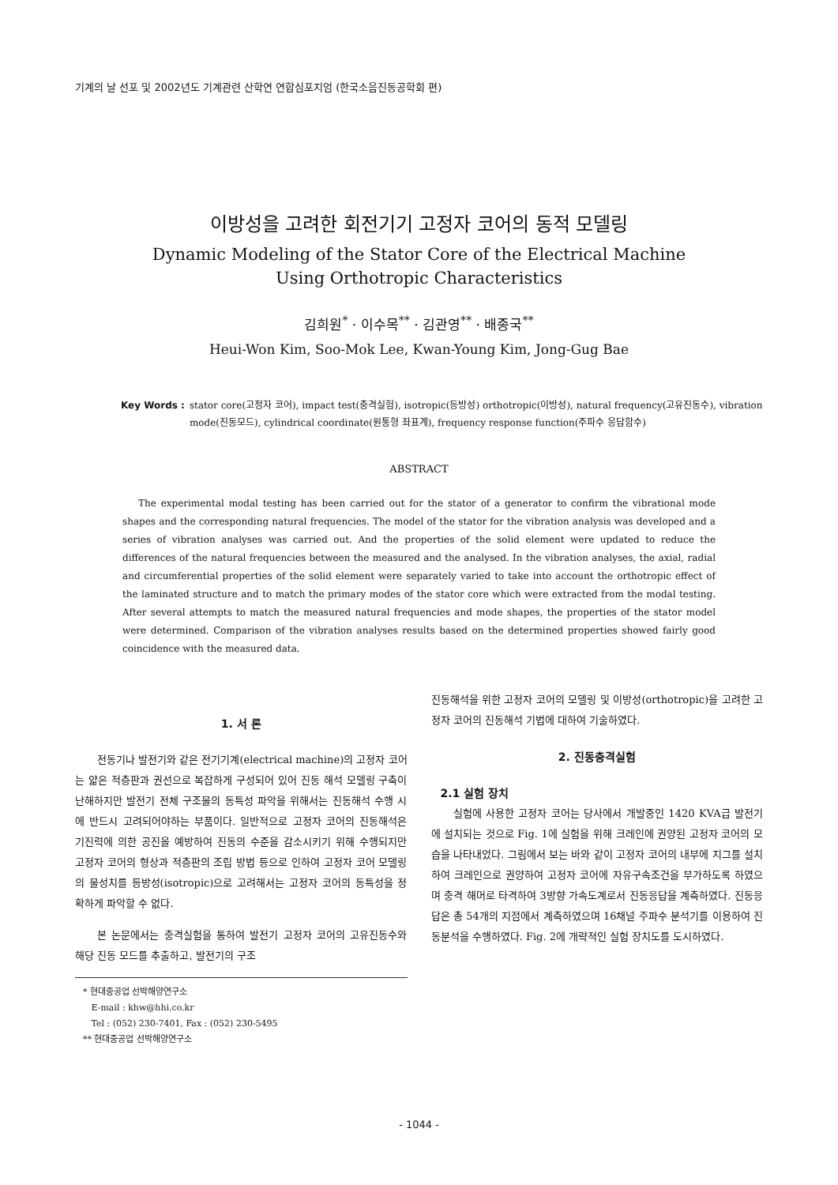기계의 날 선포 및 2002년도 기계관련 산학연 연합심포지엄 (한국소음진동공학회 편)
이방성을 고려한 회전기기 고정자 코어의 동적 모델링
Dynamic Modeling of the Stator Core of the Electrical Machine
Using Orthotropic Characteristics
김희원<sup>*</sup> · 이수목<sup>**</sup> · 김관영<sup>**</sup> · 배종국<sup>**</sup>
Heui-Won Kim, Soo-Mok Lee, Kwan-Young Kim, Jong-Gug Bae
Key Words : stator core(고정자 코어), impact test(충격실험), isotropic(등방성) orthotropic(이방성), natural frequency(고유진동수), vibration mode(진동모드), cylindrical coordinate(원통형 좌표계), frequency response function(주파수 응답함수)
ABSTRACT
The experimental modal testing has been carried out for the stator of a generator to confirm the vibrational mode shapes and the corresponding natural frequencies. The model of the stator for the vibration analysis was developed and a series of vibration analyses was carried out. And the properties of the solid element were updated to reduce the differences of the natural frequencies between the measured and the analysed. In the vibration analyses, the axial, radial and circumferential properties of the solid element were separately varied to take into account the orthotropic effect of the laminated structure and to match the primary modes of the stator core which were extracted from the modal testing. After several attempts to match the measured natural frequencies and mode shapes, the properties of the stator model were determined. Comparison of the vibration analyses results based on the determined properties showed fairly good coincidence with the measured data.
1. 서 론
전동기나 발전기와 같은 전기기계(electrical machine)의 고정자 코어는 얇은 적층판과 권선으로 복잡하게 구성되어 있어 진동 해석 모델링 구축이 난해하지만 발전기 전체 구조물의 동특성 파악을 위해서는 진동해석 수행 시에 반드시 고려되어야하는 부품이다. 일반적으로 고정자 코어의 진동해석은 기진력에 의한 공진을 예방하여 진동의 수준을 감소시키기 위해 수행되지만 고정자 코어의 형상과 적층판의 조립 방법 등으로 인하여 고정자 코어 모델링의 물성치를 등방성(isotropic)으로 고려해서는 고정자 코어의 동특성을 정확하게 파악할 수 없다.
본 논문에서는 충격실험을 통하여 발전기 고정자 코어의 고유진동수와 해당 진동 모드를 추출하고, 발전기의 구조
* 현대중공업 선박해양연구소
E-mail : khw@hhi.co.kr
Tel : (052) 230-7401, Fax : (052) 230-5495
** 현대중공업 선박해양연구소
진동해석을 위한 고정자 코어의 모델링 및 이방성(orthotropic)을 고려한 고정자 코어의 진동해석 기법에 대하여 기술하였다.
2. 진동충격실험
2.1 실험 장치
실험에 사용한 고정자 코어는 당사에서 개발중인 1420 KVA급 발전기에 설치되는 것으로 Fig. 1에 실험을 위해 크레인에 권양된 고정자 코어의 모습을 나타내었다. 그림에서 보는 바와 같이 고정자 코어의 내부에 지그를 설치하여 크레인으로 권양하여 고정자 코어에 자유구속조건을 부가하도록 하였으며 충격 해머로 타격하여 3방향 가속도계로서 진동응답을 계측하였다. 진동응답은 총 54개의 지점에서 계측하였으며 16채널 주파수 분석기를 이용하여 진동분석을 수행하였다. Fig. 2에 개략적인 실험 장치도를 도시하였다.
- 1044 -